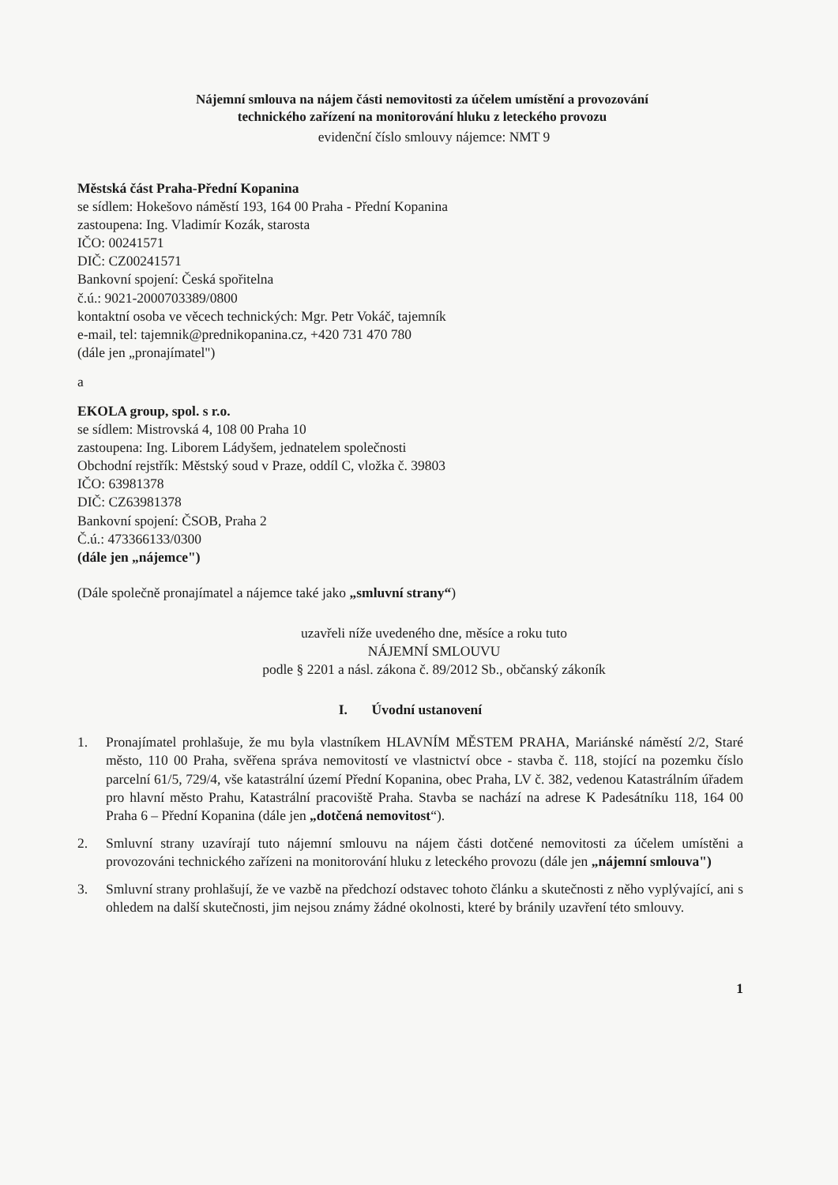Nájemní smlouva na nájem části nemovitosti za účelem umístění a provozování
technického zařízení na monitorování hluku z leteckého provozu
evidenční číslo smlouvy nájemce: NMT 9
Městská část Praha-Přední Kopanina
se sídlem: Hokešovo náměstí 193, 164 00 Praha - Přední Kopanina
zastoupena: Ing. Vladimír Kozák, starosta
IČO: 00241571
DIČ: CZ00241571
Bankovní spojení: Česká spořitelna
č.ú.: 9021-2000703389/0800
kontaktní osoba ve věcech technických: Mgr. Petr Vokáč, tajemník
e-mail, tel: tajemnik@prednikopanina.cz, +420 731 470 780
(dále jen „pronajímatel")
a
EKOLA group, spol. s r.o.
se sídlem: Mistrovská 4, 108 00 Praha 10
zastoupena: Ing. Liborem Ládyšem, jednatelem společnosti
Obchodní rejstřík: Městský soud v Praze, oddíl C, vložka č. 39803
IČO: 63981378
DIČ: CZ63981378
Bankovní spojení: ČSOB, Praha 2
Č.ú.: 473366133/0300
(dále jen „nájemce")
(Dále společně pronajímatel a nájemce také jako „smluvní strany“)
uzavřeli níže uvedeného dne, měsíce a roku tuto
NÁJEMNÍ SMLOUVU
podle § 2201 a násl. zákona č. 89/2012 Sb., občanský zákoník
I. Úvodní ustanovení
1. Pronajímatel prohlašuje, že mu byla vlastníkem HLAVNÍM MĚSTEM PRAHA, Mariánské náměstí 2/2, Staré město, 110 00 Praha, svěřena správa nemovitostí ve vlastnictví obce - stavba č. 118, stojící na pozemku číslo parcelní 61/5, 729/4, vše katastrální území Přední Kopanina, obec Praha, LV č. 382, vedenou Katastrálním úřadem pro hlavní město Prahu, Katastrální pracoviště Praha. Stavba se nachází na adrese K Padesátníku 118, 164 00 Praha 6 – Přední Kopanina (dále jen „dotčená nemovitost“).
2. Smluvní strany uzavírají tuto nájemní smlouvu na nájem části dotčené nemovitosti za účelem umístěni a provozováni technického zařízeni na monitorování hluku z leteckého provozu (dále jen „nájemní smlouva")
3. Smluvní strany prohlašují, že ve vazbě na předchozí odstavec tohoto článku a skutečnosti z něho vyplývající, ani s ohledem na další skutečnosti, jim nejsou známy žádné okolnosti, které by bránily uzavření této smlouvy.
1